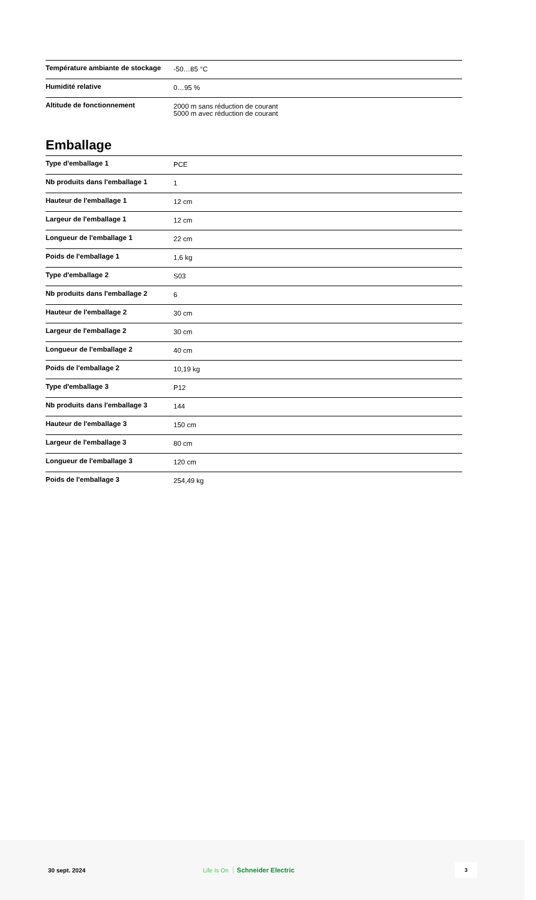| Température ambiante de stockage | -50…85 °C |
| Humidité relative | 0…95 % |
| Altitude de fonctionnement | 2000 m sans réduction de courant 5000 m avec réduction de courant |
Emballage
| Type d'emballage 1 | PCE |
| Nb produits dans l'emballage 1 | 1 |
| Hauteur de l'emballage 1 | 12 cm |
| Largeur de l'emballage 1 | 12 cm |
| Longueur de l'emballage 1 | 22 cm |
| Poids de l'emballage 1 | 1,6 kg |
| Type d'emballage 2 | S03 |
| Nb produits dans l'emballage 2 | 6 |
| Hauteur de l'emballage 2 | 30 cm |
| Largeur de l'emballage 2 | 30 cm |
| Longueur de l'emballage 2 | 40 cm |
| Poids de l'emballage 2 | 10,19 kg |
| Type d'emballage 3 | P12 |
| Nb produits dans l'emballage 3 | 144 |
| Hauteur de l'emballage 3 | 150 cm |
| Largeur de l'emballage 3 | 80 cm |
| Longueur de l'emballage 3 | 120 cm |
| Poids de l'emballage 3 | 254,49 kg |
30 sept. 2024 Life Is On Schneider Electric
3